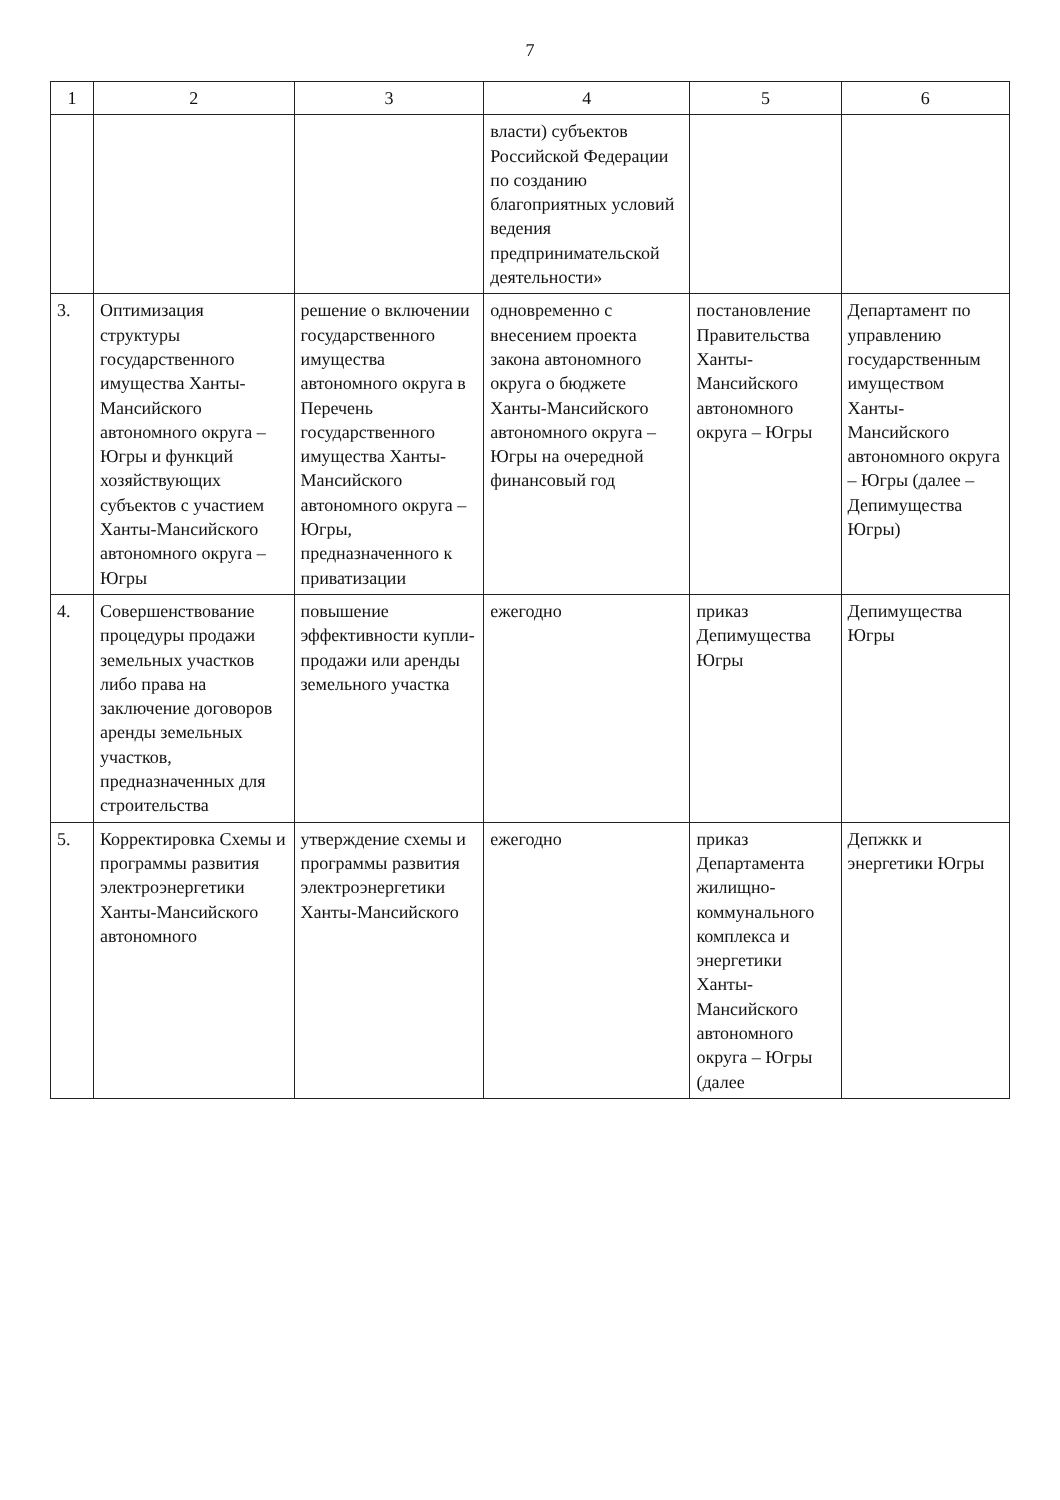7
| 1 | 2 | 3 | 4 | 5 | 6 |
| --- | --- | --- | --- | --- | --- |
| | | | власти) субъектов Российской Федерации по созданию благоприятных условий ведения предпринимательской деятельности» | | |
| 3. | Оптимизация структуры государственного имущества Ханты-Мансийского автономного округа – Югры и функций хозяйствующих субъектов с участием Ханты-Мансийского автономного округа – Югры | решение о включении государственного имущества автономного округа в Перечень государственного имущества Ханты-Мансийского автономного округа – Югры, предназначенного к приватизации | одновременно с внесением проекта закона автономного округа о бюджете Ханты-Мансийского автономного округа – Югры на очередной финансовый год | постановление Правительства Ханты-Мансийского автономного округа – Югры | Департамент по управлению государственным имуществом Ханты-Мансийского автономного округа – Югры (далее – Депимущества Югры) |
| 4. | Совершенствование процедуры продажи земельных участков либо права на заключение договоров аренды земельных участков, предназначенных для строительства | повышение эффективности купли-продажи или аренды земельного участка | ежегодно | приказ Депимущества Югры | Депимущества Югры |
| 5. | Корректировка Схемы и программы развития электроэнергетики Ханты-Мансийского автономного | утверждение схемы и программы развития электроэнергетики Ханты-Мансийского | ежегодно | приказ Департамента жилищно-коммунального комплекса и энергетики Ханты-Мансийского автономного округа – Югры (далее | Депжкк и энергетики Югры |